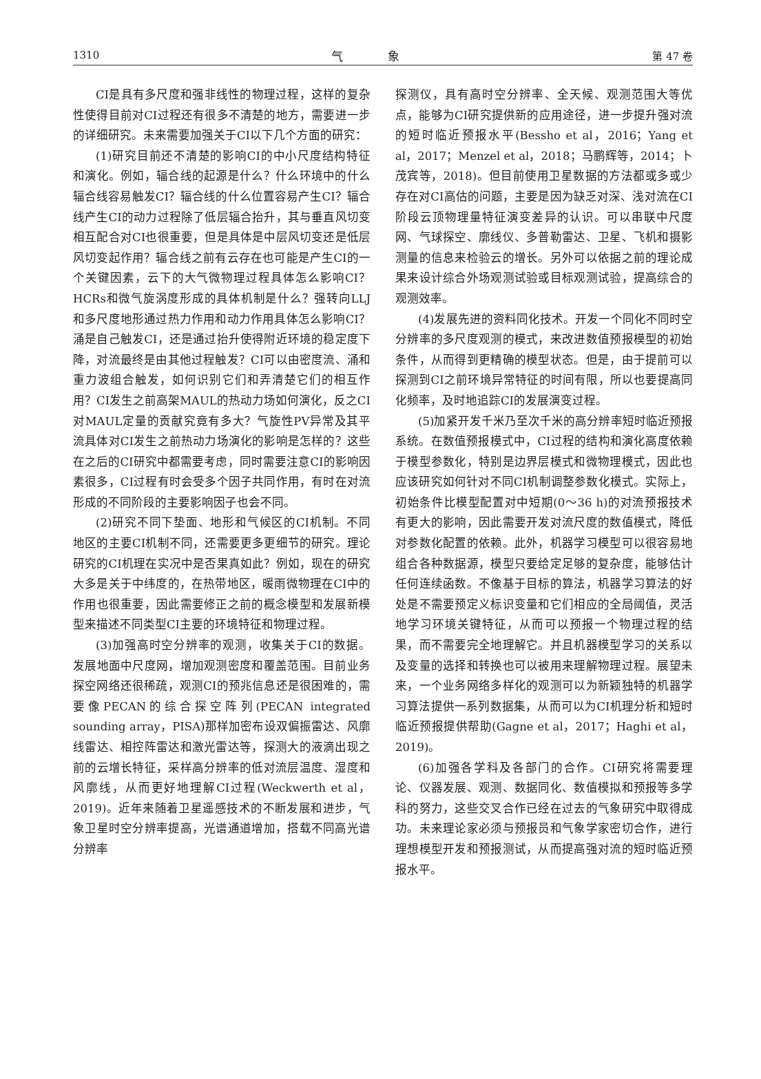1310 气 象 第 47 卷
CI是具有多尺度和强非线性的物理过程，这样的复杂性使得目前对CI过程还有很多不清楚的地方，需要进一步的详细研究。未来需要加强关于CI以下几个方面的研究：
(1)研究目前还不清楚的影响CI的中小尺度结构特征和演化。例如，辐合线的起源是什么？什么环境中的什么辐合线容易触发CI？辐合线的什么位置容易产生CI？辐合线产生CI的动力过程除了低层辐合抬升，其与垂直风切变相互配合对CI也很重要，但是具体是中层风切变还是低层风切变起作用？辐合线之前有云存在也可能是产生CI的一个关键因素，云下的大气微物理过程具体怎么影响CI？HCRs和微气旋涡度形成的具体机制是什么？强转向LLJ和多尺度地形通过热力作用和动力作用具体怎么影响CI？涌是自己触发CI，还是通过抬升使得附近环境的稳定度下降，对流最终是由其他过程触发？CI可以由密度流、涌和重力波组合触发，如何识别它们和弄清楚它们的相互作用？CI发生之前高架MAUL的热动力场如何演化，反之CI对MAUL定量的贡献究竟有多大？气旋性PV异常及其平流具体对CI发生之前热动力场演化的影响是怎样的？这些在之后的CI研究中都需要考虑，同时需要注意CI的影响因素很多，CI过程有时会受多个因子共同作用，有时在对流形成的不同阶段的主要影响因子也会不同。
(2)研究不同下垫面、地形和气候区的CI机制。不同地区的主要CI机制不同，还需要更多更细节的研究。理论研究的CI机理在实况中是否果真如此？例如，现在的研究大多是关于中纬度的，在热带地区，暖雨微物理在CI中的作用也很重要，因此需要修正之前的概念模型和发展新模型来描述不同类型CI主要的环境特征和物理过程。
(3)加强高时空分辨率的观测，收集关于CI的数据。发展地面中尺度网，增加观测密度和覆盖范围。目前业务探空网络还很稀疏，观测CI的预兆信息还是很困难的，需要像PECAN的综合探空阵列(PECAN integrated sounding array，PISA)那样加密布设双偏振雷达、风廓线雷达、相控阵雷达和激光雷达等，探测大的液滴出现之前的云增长特征，采样高分辨率的低对流层温度、湿度和风廓线，从而更好地理解CI过程(Weckwerth et al，2019)。近年来随着卫星遥感技术的不断发展和进步，气象卫星时空分辨率提高，光谱通道增加，搭载不同高光谱分辨率
探测仪，具有高时空分辨率、全天候、观测范围大等优点，能够为CI研究提供新的应用途径，进一步提升强对流的短时临近预报水平(Bessho et al，2016；Yang et al，2017；Menzel et al，2018；马鹏辉等，2014；卜茂宾等，2018)。但目前使用卫星数据的方法都或多或少存在对CI高估的问题，主要是因为缺乏对深、浅对流在CI阶段云顶物理量特征演变差异的认识。可以串联中尺度网、气球探空、廓线仪、多普勒雷达、卫星、飞机和摄影测量的信息来检验云的增长。另外可以依据之前的理论成果来设计综合外场观测试验或目标观测试验，提高综合的观测效率。
(4)发展先进的资料同化技术。开发一个同化不同时空分辨率的多尺度观测的模式，来改进数值预报模型的初始条件，从而得到更精确的模型状态。但是，由于提前可以探测到CI之前环境异常特征的时间有限，所以也要提高同化频率，及时地追踪CI的发展演变过程。
(5)加紧开发千米乃至次千米的高分辨率短时临近预报系统。在数值预报模式中，CI过程的结构和演化高度依赖于模型参数化，特别是边界层模式和微物理模式，因此也应该研究如何针对不同CI机制调整参数化模式。实际上，初始条件比模型配置对中短期(0～36 h)的对流预报技术有更大的影响，因此需要开发对流尺度的数值模式，降低对参数化配置的依赖。此外，机器学习模型可以很容易地组合各种数据源，模型只要给定足够的复杂度，能够估计任何连续函数。不像基于目标的算法，机器学习算法的好处是不需要预定义标识变量和它们相应的全局阈值，灵活地学习环境关键特征，从而可以预报一个物理过程的结果，而不需要完全地理解它。并且机器模型学习的关系以及变量的选择和转换也可以被用来理解物理过程。展望未来，一个业务网络多样化的观测可以为新颖独特的机器学习算法提供一系列数据集，从而可以为CI机理分析和短时临近预报提供帮助(Gagne et al，2017；Haghi et al，2019)。
(6)加强各学科及各部门的合作。CI研究将需要理论、仪器发展、观测、数据同化、数值模拟和预报等多学科的努力，这些交叉合作已经在过去的气象研究中取得成功。未来理论家必须与预报员和气象学家密切合作，进行理想模型开发和预报测试，从而提高强对流的短时临近预报水平。